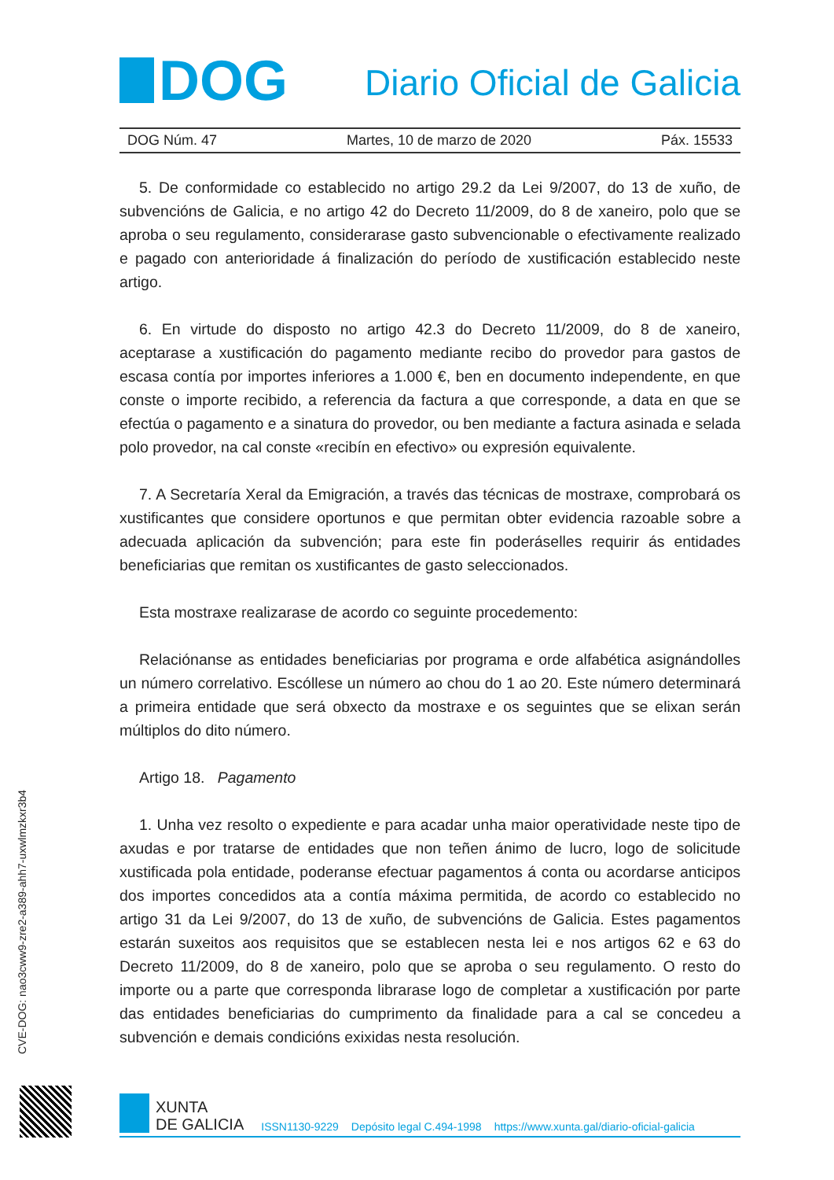DOG
Diario Oficial de Galicia
DOG Núm. 47 Martes, 10 de marzo de 2020 Páx. 15533
5. De conformidade co establecido no artigo 29.2 da Lei 9/2007, do 13 de xuño, de subvencións de Galicia, e no artigo 42 do Decreto 11/2009, do 8 de xaneiro, polo que se aproba o seu regulamento, considerarase gasto subvencionable o efectivamente realizado e pagado con anterioridade á finalización do período de xustificación establecido neste artigo.
6. En virtude do disposto no artigo 42.3 do Decreto 11/2009, do 8 de xaneiro, aceptarase a xustificación do pagamento mediante recibo do provedor para gastos de escasa contía por importes inferiores a 1.000 €, ben en documento independente, en que conste o importe recibido, a referencia da factura a que corresponde, a data en que se efectúa o pagamento e a sinatura do provedor, ou ben mediante a factura asinada e selada polo provedor, na cal conste «recibín en efectivo» ou expresión equivalente.
7. A Secretaría Xeral da Emigración, a través das técnicas de mostraxe, comprobará os xustificantes que considere oportunos e que permitan obter evidencia razoable sobre a adecuada aplicación da subvención; para este fin poderáselles requirir ás entidades beneficiarias que remitan os xustificantes de gasto seleccionados.
Esta mostraxe realizarase de acordo co seguinte procedemento:
Relaciónanse as entidades beneficiarias por programa e orde alfabética asignándolles un número correlativo. Escóllese un número ao chou do 1 ao 20. Este número determinará a primeira entidade que será obxecto da mostraxe e os seguintes que se elixan serán múltiplos do dito número.
Artigo 18. Pagamento
1. Unha vez resolto o expediente e para acadar unha maior operatividade neste tipo de axudas e por tratarse de entidades que non teñen ánimo de lucro, logo de solicitude xustificada pola entidade, poderanse efectuar pagamentos á conta ou acordarse anticipos dos importes concedidos ata a contía máxima permitida, de acordo co establecido no artigo 31 da Lei 9/2007, do 13 de xuño, de subvencións de Galicia. Estes pagamentos estarán suxeitos aos requisitos que se establecen nesta lei e nos artigos 62 e 63 do Decreto 11/2009, do 8 de xaneiro, polo que se aproba o seu regulamento. O resto do importe ou a parte que corresponda librarase logo de completar a xustificación por parte das entidades beneficiarias do cumprimento da finalidade para a cal se concedeu a subvención e demais condicións exixidas nesta resolución.
CVE-DOG: nao3cww9-zre2-a389-ahh7-uxwlmzkxr3b4
XUNTA
DE GALICIA
ISSN1130-9229 Depósito legal C.494-1998 https://www.xunta.gal/diario-oficial-galicia